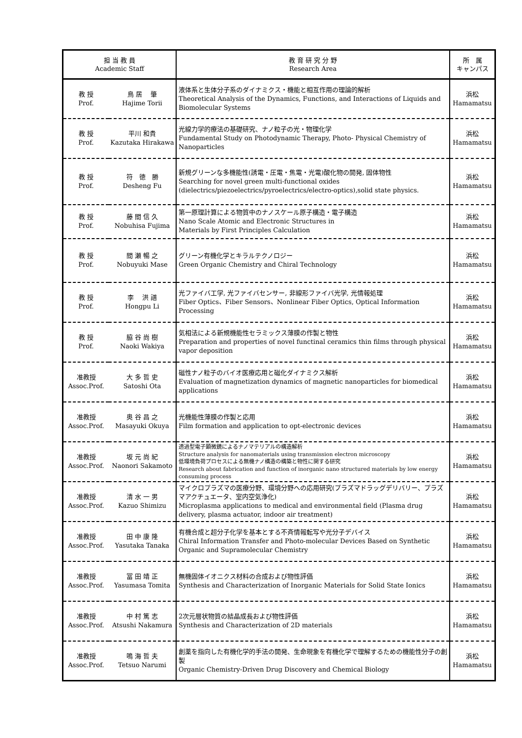| 担 当 教 員 Academic Staff | | 教 育 研 究 分 野 Research Area | 所 属 キャンパス |
| --- | --- | --- | --- |
| 教 授 Prof. | 鳥 居 肇 Hajime Torii | 液体系と生体分子系のダイナミクス・機能と相互作用の理論的解析 Theoretical Analysis of the Dynamics, Functions, and Interactions of Liquids and Biomolecular Systems | 浜松 Hamamatsu |
| 教 授 Prof. | 平川 和貴 Kazutaka Hirakawa | 光線力学的療法の基礎研究、ナノ粒子の光・物理化学 Fundamental Study on Photodynamic Therapy, Photo- Physical Chemistry of Nanoparticles | 浜松 Hamamatsu |
| 教 授 Prof. | 符 徳 勝 Desheng Fu | 新規グリーンな多機能性(誘電・圧電・焦電・光電)酸化物の開発, 固体物性 Searching for novel green multi-functional oxides (dielectrics/piezoelectrics/pyroelectrics/electro-optics),solid state physics. | 浜松 Hamamatsu |
| 教 授 Prof. | 藤 間 信 久 Nobuhisa Fujima | 第一原理計算による物質中のナノスケール原子構造・電子構造 Nano Scale Atomic and Electronic Structures in Materials by First Principles Calculation | 浜松 Hamamatsu |
| 教 授 Prof. | 間 瀬 暢 之 Nobuyuki Mase | グリーン有機化学とキラルテクノロジー Green Organic Chemistry and Chiral Technology | 浜松 Hamamatsu |
| 教 授 Prof. | 李 洪 譜 Hongpu Li | 光ファイバ工学, 光ファイバセンサー, 非線形ファイバ光学, 光情報処理 Fiber Optics、Fiber Sensors、Nonlinear Fiber Optics, Optical Information Processing | 浜松 Hamamatsu |
| 教 授 Prof. | 脇 谷 尚 樹 Naoki Wakiya | 気相法による新規機能性セラミックス薄膜の作製と物性 Preparation and properties of novel functinal ceramics thin films through physical vapor deposition | 浜松 Hamamatsu |
| 准教授 Assoc.Prof. | 大 多 哲 史 Satoshi Ota | 磁性ナノ粒子のバイオ医療応用と磁化ダイナミクス解析 Evaluation of magnetization dynamics of magnetic nanoparticles for biomedical applications | 浜松 Hamamatsu |
| 准教授 Assoc.Prof. | 奥 谷 昌 之 Masayuki Okuya | 光機能性薄膜の作製と応用 Film formation and application to opt-electronic devices | 浜松 Hamamatsu |
| 准教授 Assoc.Prof. | 坂 元 尚 紀 Naonori Sakamoto | 透過型電子顕微鏡によるナノマテリアルの構造解析 Structure analysis for nanomaterials using transmission electron microscopy 低環境負荷プロセスによる無機ナノ構造の構築と物性に関する研究 Research about fabrication and function of inorganic nano structured materials by low energy consuming process | 浜松 Hamamatsu |
| 准教授 Assoc.Prof. | 清 水 一 男 Kazuo Shimizu | マイクロプラズマの医療分野、環境分野への応用研究(プラズマドラッグデリバリー、プラズマアクチュエータ、室内空気浄化) Microplasma applications to medical and environmental field (Plasma drug delivery, plasma actuator, indoor air treatment) | 浜松 Hamamatsu |
| 准教授 Assoc.Prof. | 田 中 康 隆 Yasutaka Tanaka | 有機合成と超分子化学を基本とする不斉情報転写や光分子デバイス Chiral Information Transfer and Photo-molecular Devices Based on Synthetic Organic and Supramolecular Chemistry | 浜松 Hamamatsu |
| 准教授 Assoc.Prof. | 冨 田 靖 正 Yasumasa Tomita | 無機固体イオニクス材料の合成および物性評価 Synthesis and Characterization of Inorganic Materials for Solid State Ionics | 浜松 Hamamatsu |
| 准教授 Assoc.Prof. | 中 村 篤 志 Atsushi Nakamura | 2次元層状物質の結晶成長および物性評価 Synthesis and Characterization of 2D materials | 浜松 Hamamatsu |
| 准教授 Assoc.Prof. | 鳴 海 哲 夫 Tetsuo Narumi | 創薬を指向した有機化学的手法の開発、生命現象を有機化学で理解するための機能性分子の創製 Organic Chemistry-Driven Drug Discovery and Chemical Biology | 浜松 Hamamatsu |